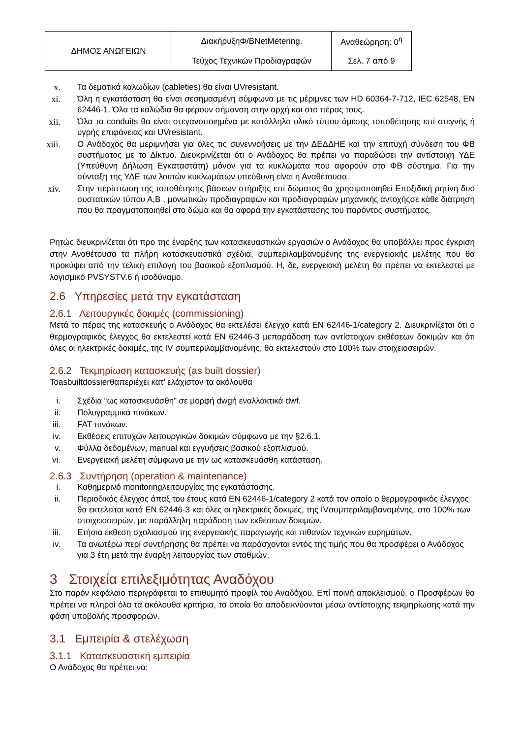| ΔΗΜΟΣ ΑΝΩΓΕΙΩΝ | ΔιακήρυξηΦ/BNetMetering. | Αναθεώρηση: 0<sup>η</sup> |
| | Τεύχος Τεχνικών Προδιαγραφών | Σελ. 7 από 9 |
x. Τα δεματικά καλωδίων (cableties) θα είναι UVresistant.
xi. Όλη η εγκατάσταση θα είναι σεσημασμένη σύμφωνα με τις μέριμνες των HD 60364-7-712, IEC 62548, EN 62446-1. Όλα τα καλώδια θα φέρουν σήμανση στην αρχή και στο πέρας τους.
xii. Όλα τα conduits θα είναι στεγανοποιημένα με κατάλληλο υλικό τύπου άμεσης τοποθέτησης επί στεγνής ή υγρής επιφάνειας και UVresistant.
xiii. Ο Ανάδοχος θα μεριμνήσει για όλες τις συνεννοήσεις με την ΔΕΔΔΗΕ και την επιτυχή σύνδεση του ΦΒ συστήματος με το Δίκτυο. Διευκρινίζεται ότι ο Ανάδοχος θα πρέπει να παραδώσει την αντίστοιχη ΥΔΕ (Υπεύθυνη Δήλωση Εγκαταστάτη) μόνον για τα κυκλώματα που αφορούν στο ΦΒ σύστημα. Για την σύνταξη της ΥΔΕ των λοιπών κυκλωμάτων υπεύθυνη είναι η Αναθέτουσα.
xiv. Στην περίπτωση της τοποθέτησης βάσεων στήριξης επί δώματος θα χρησιμοποιηθεί Εποξιδική ρητίνη δυο συστατικών τύπου Α,Β , μονωτικών προδιαγραφών και προδιαγραφών μηχανικής αντοχήςσε κάθε διάτρηση που θα πραγματοποιηθεί στο δώμα και θα αφορά την εγκατάστασης του παρόντος συστήματος.
Ρητώς διευκρινίζεται ότι προ της έναρξης των κατασκευαστικών εργασιών ο Ανάδοχος θα υποβάλλει προς έγκριση στην Αναθέτουσα τα πλήρη κατασκευαστικά σχέδια, συμπεριλαμβανομένης της ενεργειακής μελέτης που θα προκύψει από την τελική επιλογή του βασικού εξοπλισμού. Η, δε, ενεργειακή μελέτη θα πρέπει να εκτελεστεί με λογισμικό PVSYSTV.6 ή ισοδύναμο.
2.6 Υπηρεσίες μετά την εγκατάσταση
2.6.1 Λειτουργικές δοκιμές (commissioning)
Μετά το πέρας της κατασκευής ο Ανάδοχος θα εκτελέσει έλεγχο κατά EN 62446-1/category 2. Διευκρινίζεται ότι ο θερμογραφικός έλεγχος θα εκτελεστεί κατά EN 62446-3 μεπαράδοση των αντίστοιχων εκθέσεων δοκιμών και ότι όλες οι ηλεκτρικές δοκιμές, της IV συμπεριλαμβανομένης, θα εκτελεστούν στο 100% των στοιχειοσειρών.
2.6.2 Τεκμηρίωση κατασκευής (as built dossier)
Toasbuiltdossierθαπεριέχει κατ’ ελάχιστον τα ακόλουθα
i. Σχέδια “ως κατασκευάσθη” σε μορφή dwgή εναλλακτικά dwf.
ii. Πολυγραμμικά πινάκων.
iii. FAT πινάκων.
iv. Εκθέσεις επιτυχών λειτουργικών δοκιμών σύμφωνα με την §2.6.1.
v. Φύλλα δεδομένων, manual και εγγυήσεις βασικού εξοπλισμού.
vi. Ενεργειακή μελέτη σύμφωνα με την ως κατασκευάσθη κατάσταση.
2.6.3 Συντήρηση (operation & maintenance)
i. Καθημερινό monitoringλειτουργίας της εγκατάστασης.
ii. Περιοδικός έλεγχος άπαξ του έτους κατά EN 62446-1/category 2 κατά τον οποίο ο θερμογραφικός έλεγχος θα εκτελείται κατά EN 62446-3 και όλες οι ηλεκτρικές δοκιμές, της IVσυμπεριλαμβανομένης, στο 100% των στοιχειοσειρών, με παράλληλη παράδοση των εκθέσεων δοκιμών.
iii. Ετήσια έκθεση σχολιασμού της ενεργειακής παραγωγής και πιθανών τεχνικών ευρημάτων.
iv. Τα ανωτέρω περί συντήρησης θα πρέπει να παράσχονται εντός της τιμής που θα προσφέρει ο Ανάδοχος για 3 έτη μετά την έναρξη λειτουργίας των σταθμών.
3 Στοιχεία επιλεξιμότητας Αναδόχου
Στο παρόν κεφάλαιο περιγράφεται το επιθυμητό προφίλ του Αναδόχου. Επί ποινή αποκλεισμού, ο Προσφέρων θα πρέπει να πληροί όλα τα ακόλουθα κριτήρια, τα οποία θα αποδεικνύονται μέσω αντίστοιχης τεκμηρίωσης κατά την φάση υποβολής προσφορών.
3.1 Εμπειρία & στελέχωση
3.1.1 Κατασκευαστική εμπειρία
Ο Ανάδοχος θα πρέπει να: